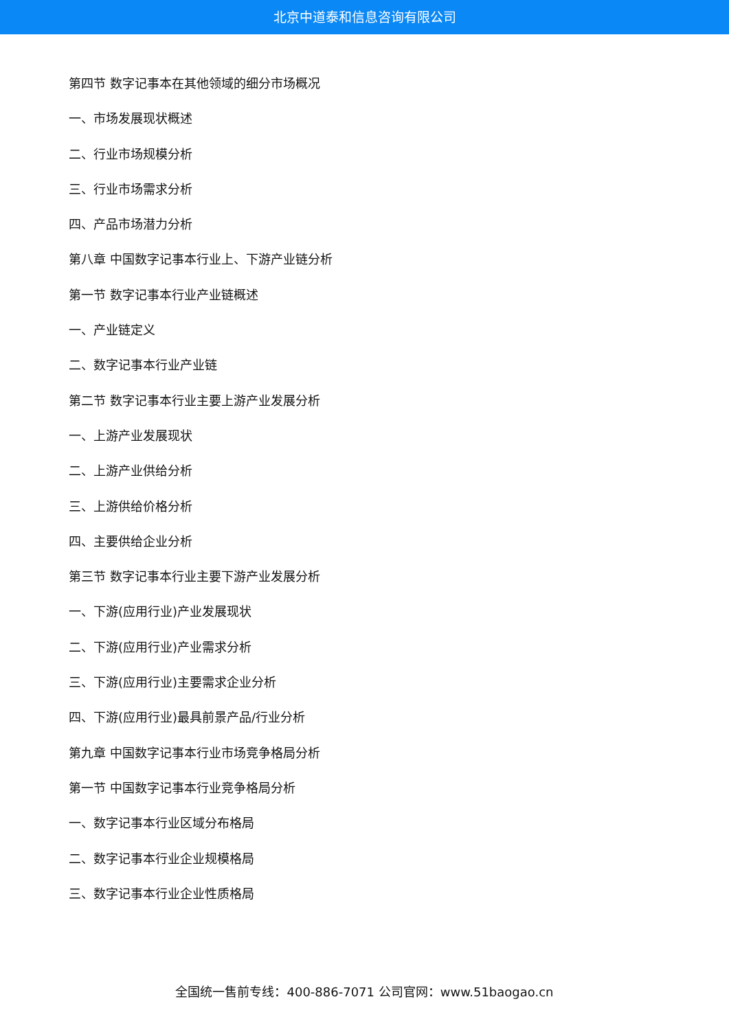北京中道泰和信息咨询有限公司
第四节 数字记事本在其他领域的细分市场概况
一、市场发展现状概述
二、行业市场规模分析
三、行业市场需求分析
四、产品市场潜力分析
第八章 中国数字记事本行业上、下游产业链分析
第一节 数字记事本行业产业链概述
一、产业链定义
二、数字记事本行业产业链
第二节 数字记事本行业主要上游产业发展分析
一、上游产业发展现状
二、上游产业供给分析
三、上游供给价格分析
四、主要供给企业分析
第三节 数字记事本行业主要下游产业发展分析
一、下游(应用行业)产业发展现状
二、下游(应用行业)产业需求分析
三、下游(应用行业)主要需求企业分析
四、下游(应用行业)最具前景产品/行业分析
第九章 中国数字记事本行业市场竞争格局分析
第一节 中国数字记事本行业竞争格局分析
一、数字记事本行业区域分布格局
二、数字记事本行业企业规模格局
三、数字记事本行业企业性质格局
全国统一售前专线：400-886-7071 公司官网：www.51baogao.cn